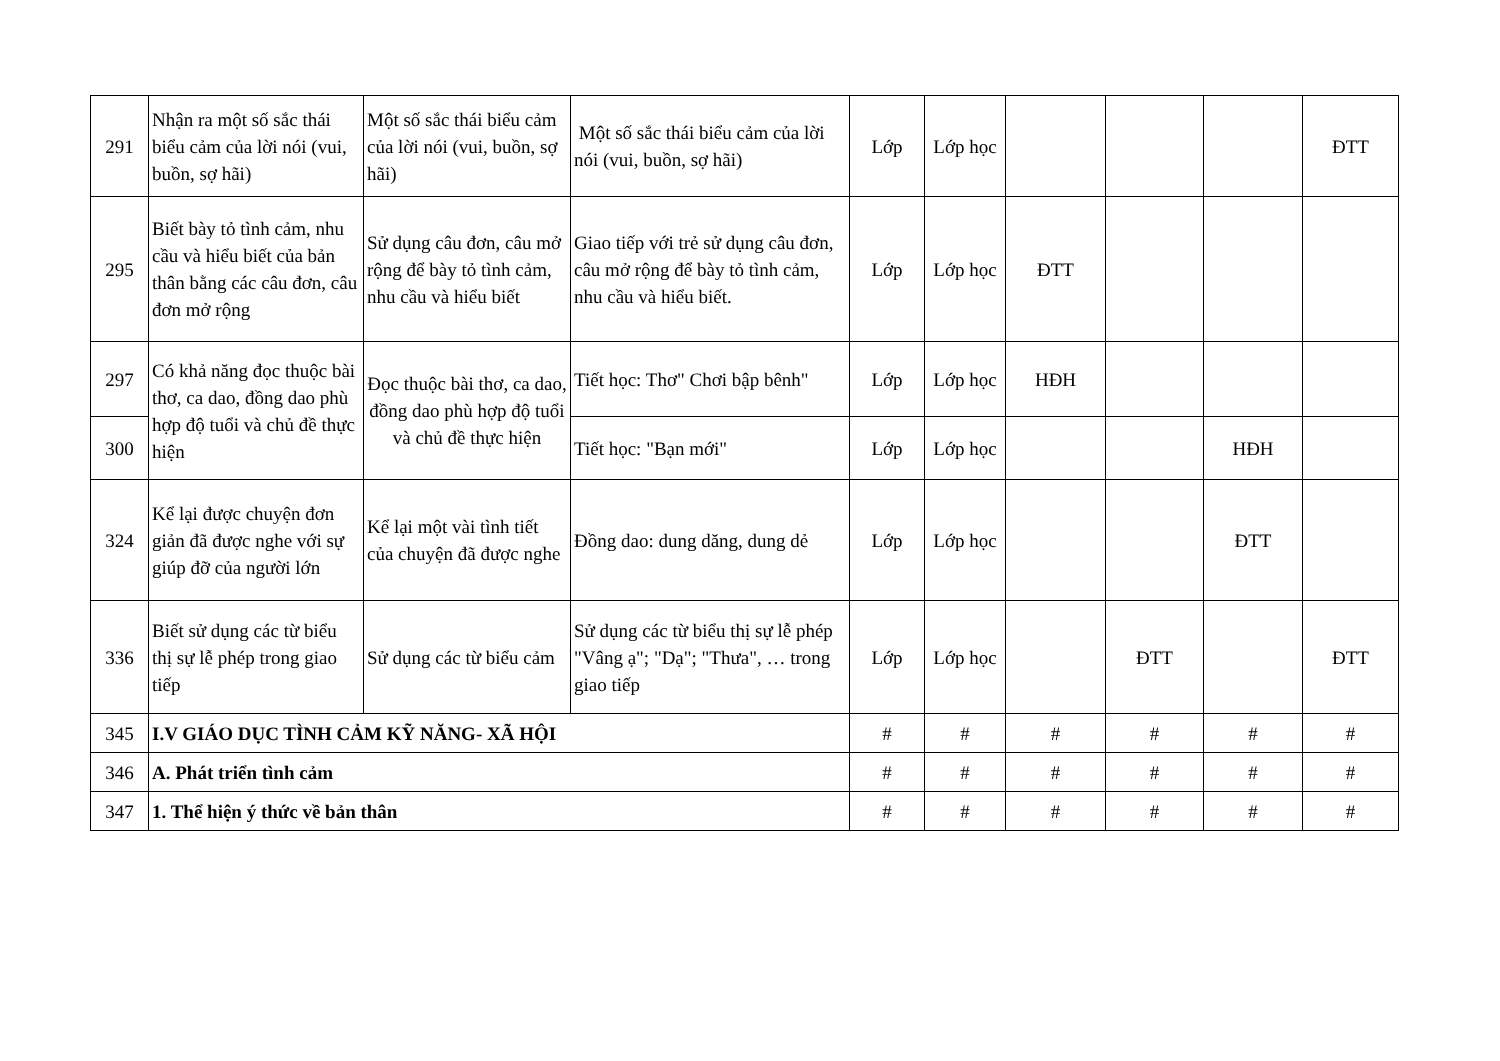| 291 | Nhận ra một số sắc thái biểu cảm của lời nói (vui, buồn, sợ hãi) | Một số sắc thái biểu cảm của lời nói (vui, buồn, sợ hãi) | Một số sắc thái biểu cảm của lời nói (vui, buồn, sợ hãi) | Lớp | Lớp học | | | | ĐTT |
| 295 | Biết bày tỏ tình cảm, nhu cầu và hiểu biết của bản thân bằng các câu đơn, câu đơn mở rộng | Sử dụng câu đơn, câu mở rộng để bày tỏ tình cảm, nhu cầu và hiểu biết | Giao tiếp với trẻ sử dụng câu đơn, câu mở rộng để bày tỏ tình cảm, nhu cầu và hiểu biết. | Lớp | Lớp học | ĐTT | | | |
| 297 | Có khả năng đọc thuộc bài thơ, ca dao, đồng dao phù hợp độ tuổi và chủ đề thực hiện | Đọc thuộc bài thơ, ca dao, đồng dao phù hợp độ tuổi và chủ đề thực hiện | Tiết học: Thơ" Chơi bập bênh" | Lớp | Lớp học | HĐH | | | |
| 300 | | | Tiết học: "Bạn mới" | Lớp | Lớp học | | | HĐH | |
| 324 | Kể lại được chuyện đơn giản đã được nghe với sự giúp đỡ của người lớn | Kể lại một vài tình tiết của chuyện đã được nghe | Đồng dao: dung dăng, dung dẻ | Lớp | Lớp học | | | ĐTT | |
| 336 | Biết sử dụng các từ biểu thị sự lễ phép trong giao tiếp | Sử dụng các từ biểu cảm | Sử dụng các từ biểu thị sự lễ phép "Vâng ạ"; "Dạ"; "Thưa", … trong giao tiếp | Lớp | Lớp học | | ĐTT | | ĐTT |
| 345 | I.V GIÁO DỤC TÌNH CẢM KỸ NĂNG- XÃ HỘI | | | # | # | # | # | # | # |
| 346 | A. Phát triển tình cảm | | | # | # | # | # | # | # |
| 347 | 1. Thể hiện ý thức về bản thân | | | # | # | # | # | # | # |